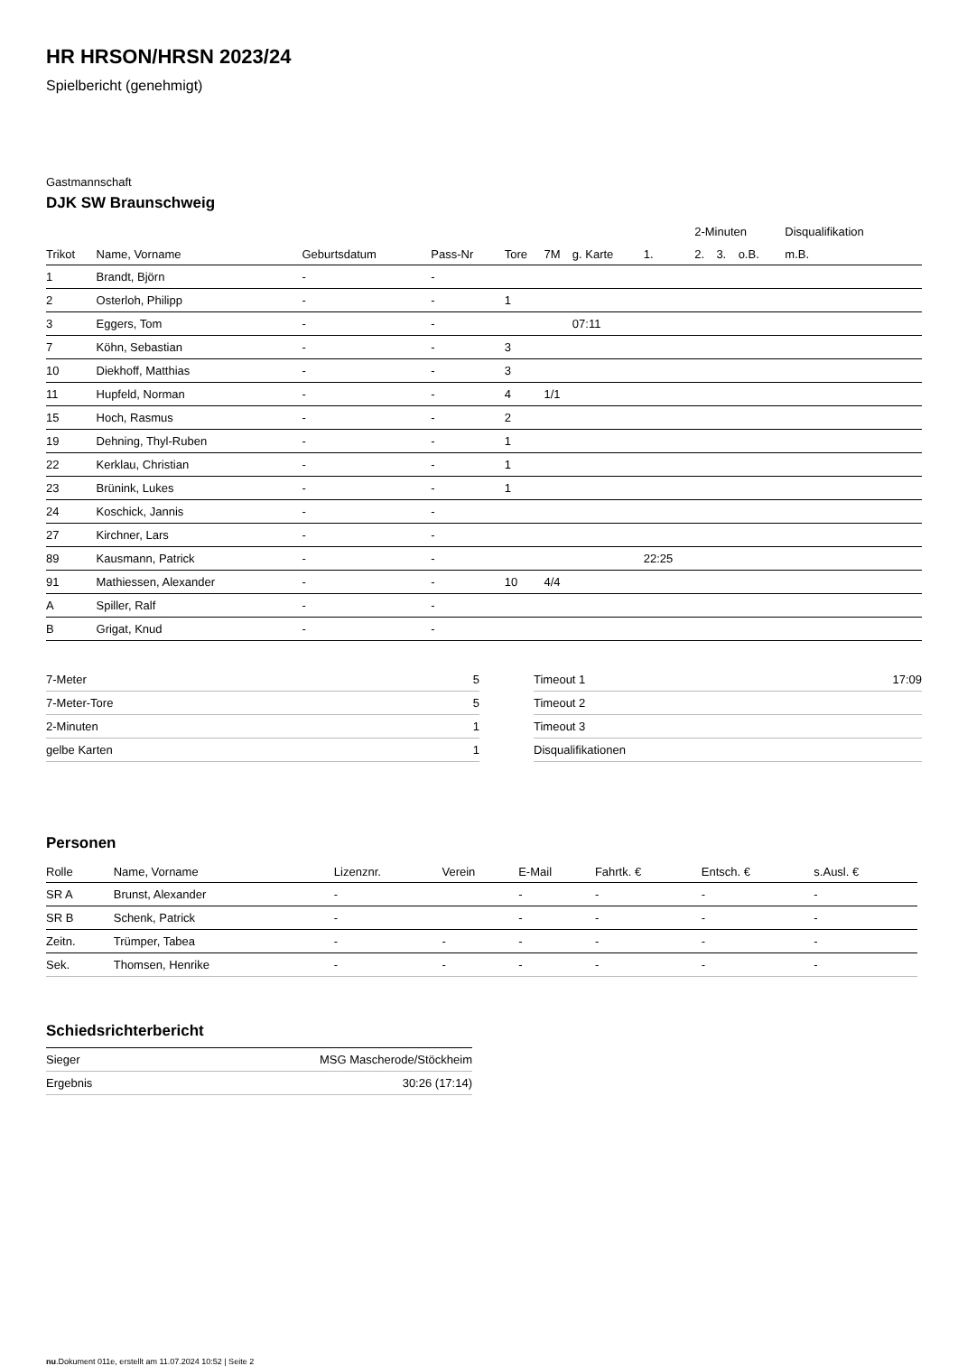HR HRSON/HRSN 2023/24
Spielbericht (genehmigt)
Gastmannschaft
DJK SW Braunschweig
| | | | | | | | | 2-Minuten | | | Disqualifikation |
| --- | --- | --- | --- | --- | --- | --- | --- | --- | --- | --- | --- |
| Trikot | Name, Vorname | Geburtsdatum | Pass-Nr | Tore | 7M | g. Karte | 1. | 2. | 3. | o.B. | m.B. |
| 1 | Brandt, Björn | - | - | | | | | | | | |
| 2 | Osterloh, Philipp | - | - | 1 | | | | | | | |
| 3 | Eggers, Tom | - | - | | | 07:11 | | | | | |
| 7 | Köhn, Sebastian | - | - | 3 | | | | | | | |
| 10 | Diekhoff, Matthias | - | - | 3 | | | | | | | |
| 11 | Hupfeld, Norman | - | - | 4 | 1/1 | | | | | | |
| 15 | Hoch, Rasmus | - | - | 2 | | | | | | | |
| 19 | Dehning, Thyl-Ruben | - | - | 1 | | | | | | | |
| 22 | Kerklau, Christian | - | - | 1 | | | | | | | |
| 23 | Brünink, Lukes | - | - | 1 | | | | | | | |
| 24 | Koschick, Jannis | - | - | | | | | | | | |
| 27 | Kirchner, Lars | - | - | | | | | | | | |
| 89 | Kausmann, Patrick | - | - | | | | 22:25 | | | | |
| 91 | Mathiessen, Alexander | - | - | 10 | 4/4 | | | | | | |
| A | Spiller, Ralf | - | - | | | | | | | | |
| B | Grigat, Knud | - | - | | | | | | | | |
| 7-Meter | 5 |
| 7-Meter-Tore | 5 |
| 2-Minuten | 1 |
| gelbe Karten | 1 |
| Timeout 1 | 17:09 |
| Timeout 2 | |
| Timeout 3 | |
| Disqualifikationen | |
Personen
| Rolle | Name, Vorname | Lizenznr. | Verein | E-Mail | Fahrtk. € | Entsch. € | s.Ausl. € |
| --- | --- | --- | --- | --- | --- | --- | --- |
| SR A | Brunst, Alexander | - | | - | - | - | - |
| SR B | Schenk, Patrick | - | | - | - | - | - |
| Zeitn. | Trümper, Tabea | - | - | - | - | - | - |
| Sek. | Thomsen, Henrike | - | - | - | - | - | - |
Schiedsrichterbericht
| Sieger | MSG Mascherode/Stöckheim |
| Ergebnis | 30:26 (17:14) |
nu.Dokument 011e, erstellt am 11.07.2024 10:52 | Seite 2